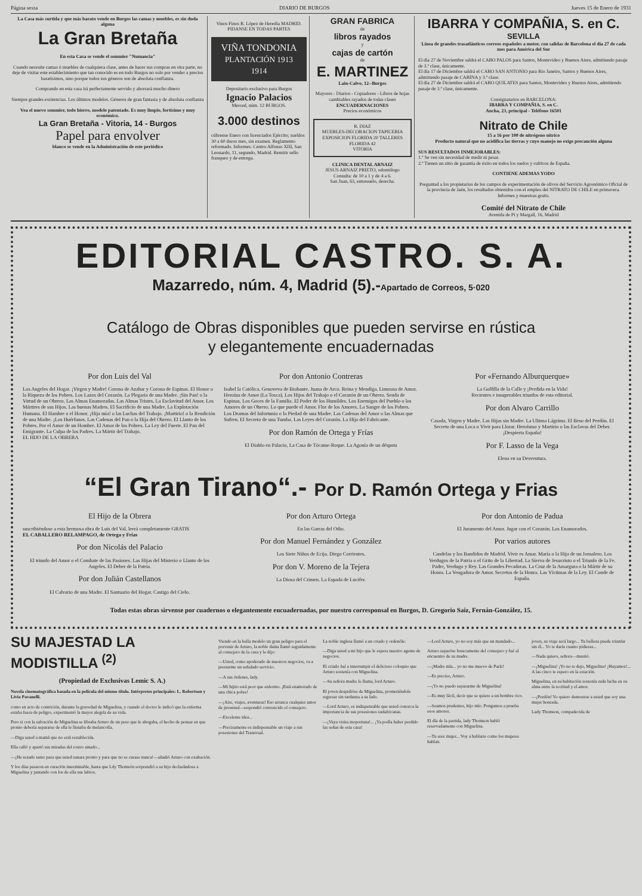Página sexta DIARIO DE BURGOS Jueves 15 de Enero de 1931
La Casa más surtida y que más barato vende en Burgos las camas y muebles, es sin duda alguna
La Gran Bretaña
En esta Casa se vende el sommier "Numancia"
Cuando necesite camas ó muebles de cualquiera clase, antes de hacer sus compras en otra parte, no deje de visitar este establecimiento que tan conocido es en todo Burgos no solo por vender a precios baratísimos, sino porque todos sus géneros son de absoluta confianza.
Comprando en esta casa irá perfectamente servido y ahorrará mucho dinero
Siempre grandes existencias. Los últimos modelos. Géneros de gran fantasia y de absoluta confianza
Vea el nuevo sommier, todo hierro, modelo patentado. Es muy limpio, fortísimo y muy económico.
La Gran Bretaña - Vitoria, 14 - Burgos
Papel para envolver
blanco se vende en la Administración de este periódico
Vinos Finos R. López de Heredia MADRID. PIDANSE EN TODAS PARTES
VIÑA TONDONIA
PLANTACIÓN 1913 1914
Depositario exclusivo para Burgos
Ignacio Palacios
Merced, núm. 12 BURGOS.
3.000 destinos
cúbrense Enero con licenciados Ejército; sueldos 30 a 60 duros mes, sin examen. Reglamento reformado. Informes: Centro Alfonso XIII, San Leonardo, 11, segundo, Madrid. Remitir sello franqueo y de entrega.
GRAN FABRICA
de
libros rayados
y
cajas de cartón
de
E. MARTINEZ
Lain-Calvo, 12--Burgos
Mayores - Diarios - Copiadores - Libros de hojas cambiables rayados de todas clases
ENCUADERNACIONES
Precios económicos
R. DIAZ
MUEBLES-DECORACION TAPICERIA
EXPOSICION FLORIDA 20 TALLERES FLORIDA 42
VITORIA
CLINICA DENTAL ARNAIZ
JESUS ARNAIZ PRIETO, odontólogo
Consulta: de 10 a 1 y de 4 a 6.
San Juan, 63, entresuelo, derecha.
IBARRA Y COMPAÑIA, S. en C.
SEVILLA
Línea de grandes trasatlánticos correos españoles a motor, con salidas de Barcelona el día 27 de cada mes para América del Sur
El día 27 de Noviembre saldrá el CABO PALOS para Santos, Montevideo y Buenos Aires, admitiendo pasaje de 3.ª clase, únicamente.
El día 17 de Diciembre saldrá el CABO SAN ANTONIO para Rio Janeiro, Santos y Buenos Aires, admitiendo pasaje de CABINA y 3.ª clase.
El día 27 de Diciembre saldrá el CABO QUILATES para Santos, Montevideo y Buenos Aires, admitiendo pasaje de 3.ª clase, únicamente.
Consignatarios en BARCELONA:
IBARRA Y COMPAÑIA, S. en C.
Ancha, 23, principal - Teléfono 16501
Nitrato de Chile
15 a 16 por 100 de nitrógeno nítrico
Producto natural que no acidifica las tierras y cuyo manejo no exige precaución alguna
SUS RESULTADOS INMEJORABLES:
1.º Se ven sin necesidad de medir ni pesar.
2.º Tienen un sitio de garantía de éxito en todos los suelos y cultivos de España.
CONTIENE ADEMAS YODO
Preguntad a los propietarios de los campos de experimentación de olivos del Servicio Agronómico Oficial de la provincia de Jaén, los resultados obtenidos con el empleo del NITRATO DE CHILE en primavera. Informes y muestras gratis.
Comité del Nitrato de Chile
Avenida de Pi y Margall, 16, Madrid
EDITORIAL CASTRO. S. A.
Mazarredo, núm. 4, Madrid (5).-Apartado de Correos, 5·020
Catálogo de Obras disponibles que pueden servirse en rústica
y elegantemente encuadernadas
Por don Luis del Val
Los Angeles del Hogar. ¡Virgen y Madre! Corona de Azahar y Corona de Espinas. El Honor o la Riqueza de los Pobres. Los Lazos del Corazón. La Plegaria de una Madre. ¡Sin Pan! o la Virtud de un Obrero. Las Almas Enamoradas. Las Almas Tristes. La Esclavitud del Amor. Los Mártires de sus Hijos. Las buenas Madres. El Sacrificio de una Madre. La Explotación Humana. El Hambre o el Honor. ¡Hija mía! o las Luchas del Trabajo. ¡Martirio! o la Rendición de una Madre. ¡Los Huérfanos. Las Cadenas del Pan o la Hija del Obrero. El Llanto de los Pobres. Por el Amor de un Hombre. El Amor de los Pobres. La Ley del Fuerte. El Pan del Emigrante. La Culpa de los Padres. La Mártir del Trabajo.
EL HIJO DE LA OBRERA
Por don Antonio Contreras
Isabel la Católica. Genoveva de Brabante. Juana de Arco. Reina y Mendiga. Limosna de Amor. Heroína de Amor (La Tosca). Los Hijos del Trabajo o el Corazón de un Obrero. Senda de Espinas. Los Goces de la Familia. El Poder de los Humildes. Los Enemigos del Pueblo o los Amores de un Obrero. Lo que puede el Amor. Flor de los Amores. La Sangre de los Pobres. Los Dramas del Infortunio o la Piedad de una Madre. Las Cadenas del Amor o las Almas que Sufren. El Secreto de una Tumba. Las Leyes del Corazón. La Hija del Fabricante.
Por don Ramón de Ortega y Frías
El Diablo en Palacio, La Casa de Tócame-Roque. La Agonía de un déspota
Por «Fernando Alburquerque»
La Golfilla de la Calle y ¡Perdida en la Vida!
Recientes e insuperables triunfos de esta editorial.
Por don Alvaro Carrillo
Casada, Virgen y Madre. Las Hijas sin Madre. La Ultima Lágrima. El Beso del Perdón. El Secreto de una Loca o Vivir para Llorar. Heroísmo y Martirio o las Esclavas del Deber. ¡Despierta España!
Por F. Lasso de la Vega
Elena en su Desventura.
“El Gran Tirano“.- Por D. Ramón Ortega y Frias
El Hijo de la Obrera
suscribiéndose a esta hermosa obra de Luis del Val, leerá completamente GRATIS
EL CABALLERO RELAMPAGO, de Ortega y Frías
Por don Nicolás del Palacio
El triunfo del Amor o el Combate de las Pasiones. Las Hijas del Misterio o Llanto de los Angeles. El Deber de la Patria.
Por don Julián Castellanos
El Calvario de una Madre. El Santuario del Hogar. Castigo del Cielo.
Por don Arturo Ortega
En las Garras del Odio.
Por don Manuel Fernández y González
Los Siete Niños de Ecija. Diego Corrientes.
Por don V. Moreno de la Tejera
La Diosa del Crimen. La Espada de Lucifer.
Por don Antonio de Padua
El Juramento del Amor. Jugar con el Corazón. Los Enamorados.
Por varios autores
Candelas y los Bandidos de Madrid. Vivir es Amar. María o la Hija de un Jornalero. Los Verdugos de la Patria o el Grito de la Libertad. La Sierva de Jesucristo o el Triunfo de la Fe. Padre, Verdugo y Rey. Las Grandes Pecadoras. La Cruz de la Amargura o la Mártir de su Honra. La Vengadora de Amor. Secretos de la Honra. Las Víctimas de la Ley. El Conde de España.
Todas estas obras sirvense por cuadernos o elegantemente encuadernadas, por nuestro corresponsal en Burgos, D. Gregorio Saiz, Fernán-González, 15.
SU MAJESTAD LA MODISTILLA <sup>(2)</sup>
(Propiedad de Exclusivas Lemic S. A.)
Novela cinematográfica basada en la película del mismo título. Intérpretes principales: L. Robertson y Livio Pavanelli.
como en acto de contrición, durante la gravedad de Miguelina, y cuando el doctor le indicó que la enferma estaba fuera de peligro, experimentó la mayor alegría de su vida.
Pero si con la salvación de Miguelina se libraba Arturo de un peso que le ahogaba, el hecho de pensar en que pronto debería separarse de ella le llenaba de melancolía.
—Diga usted a mamá que no está restablecida.
Ella calló y apartó sus miradas del rostro amado...
—¡He rezado tanto para que usted sanara pronto y para que no se curase nunca!—añadió Arturo con exaltación.
Y los días pasaron en curación interminable, hasta que Ldy Thomsón sorprendió a su hijo declarándose a Miguelina y juntando con los de ella sus labios.
Viendo en la bella modelo un gran peligro para el porvenir de Arturo, la noble dama llamó seguidamente al consejero de la casa y le dijo:
—Usted, como apoderado de nuestros negocios, va a prestarme un señalado servicio.
—A sus órdenes, lady.
—Mi hijito está peor que enfermo. ¡Está enamorado de una chica pobre!
—¡Aire, viajes, aventuras! Eso arranca cualquier amor de juventud—respondió convencido el consejero.
—Excelente idea...
—Precisamente es indispensable un viaje a sus posesiones del Transvaal.
La noble inglesa llamó a un criado y ordenóle:
—Diga usted a mi hijo que le espera nuestro agente de negocios.
El criado fué a interrumpir el delicioso coloquio que Arturo sostenía con Miguelina.
—Su señora madre le llama, lord Arturo.
El joven despidióse de Miguelina, prometiéndole regresar sin tardanza a su lado.
—Lord Arturo, es indispensable que usted conozca la importancia de sus posesiones sudafricanas.
—¡Vaya visita inoportuna!... ¡Ya podía haber perdido las señas de esta casa!
—Lord Arturo, yo no soy más que un mandado...
Arturo separóse bruscamente del consejero y fué al encuentro de su madre.
—¡Madre mía... yo no me muevo de París!
—Es preciso, Arturo.
—¡Yo no puedo separarme de Miguelina!
—Es muy fácil, decir que se quiere a un hombre rico.
—Seamos prudentes, hijo mío. Pongamos a prueba esos amores.
El día de la partida, lady Thomson habló reservadamente con Miguelina.
—Tu eres mujer... Voy a hablarte como los mujeres hablan.
joven, su viaje será largo... Tu belleza puede triunfar sin él... Yo te daría cuanto pidieras...
—Nada quiero, señora—musitó.
—¡Miguelina! ¡Yo no te dejo, Miguelina! ¡Huyamos!... A las cinco te espero en la estación.
Miguelina, en su habitación sostenía ruda lucha en su alma entre la rectitud y el amor.
—¡Perdón! Yo quiero demostrar a usted que soy una mujer honrada.
Lady Thomson, compadecida de